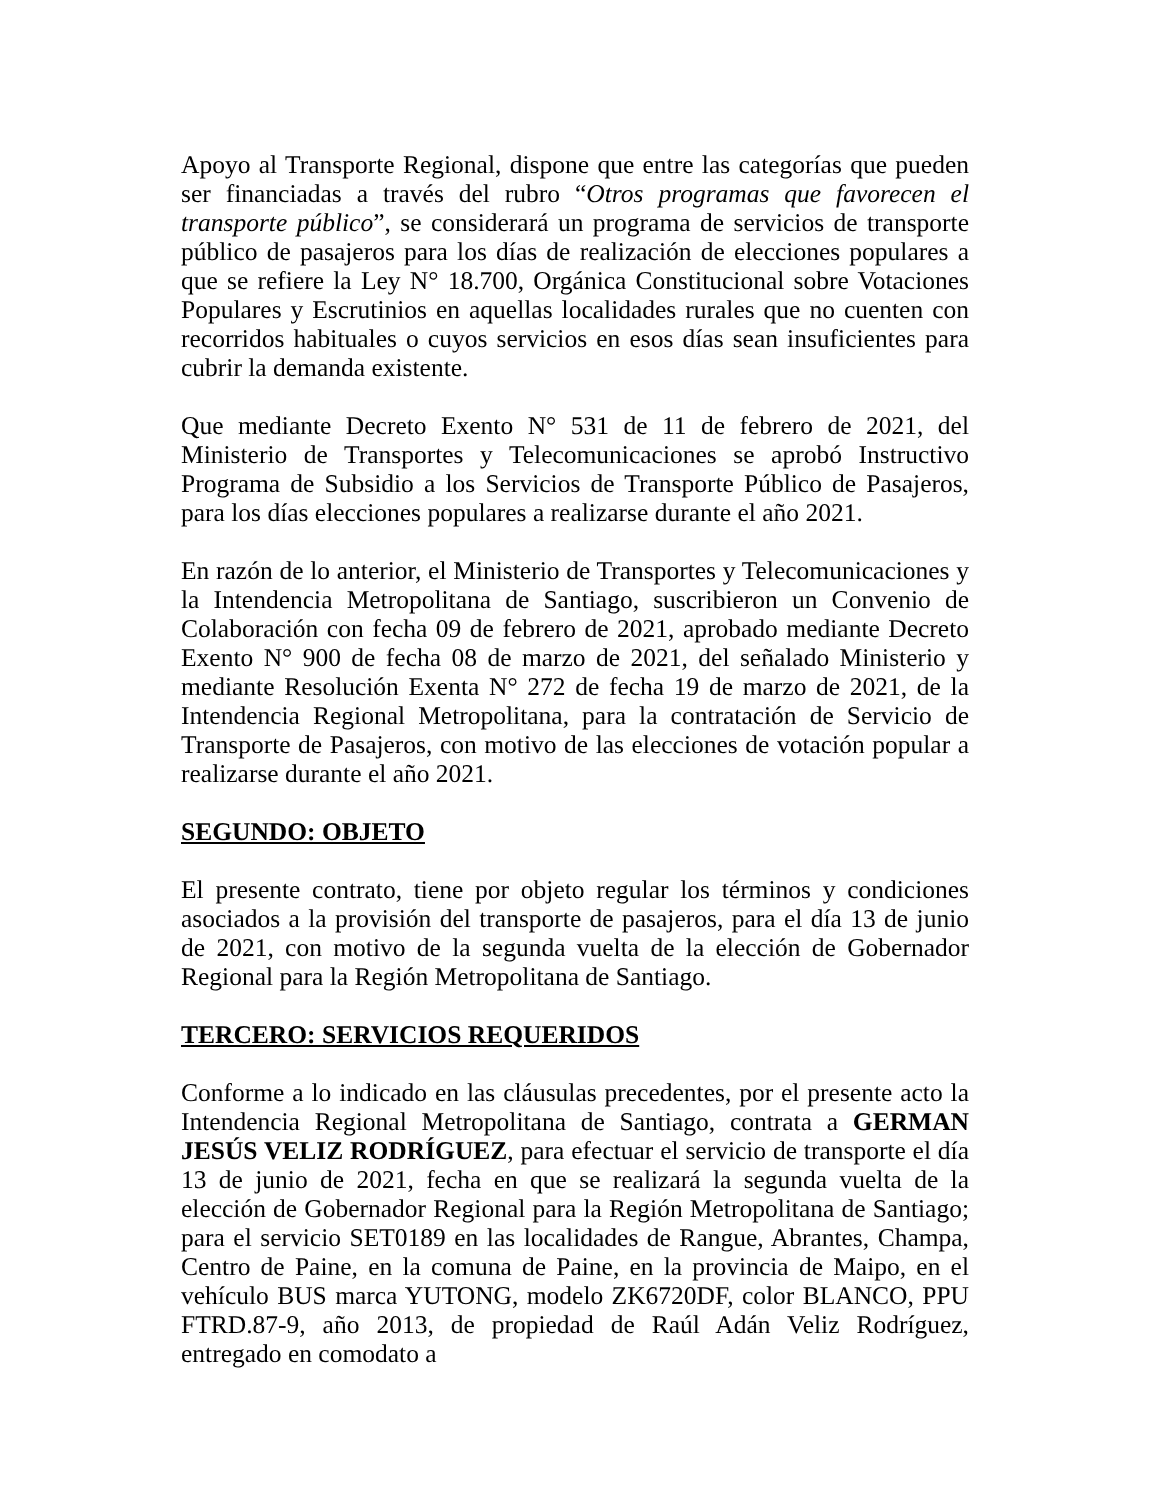Apoyo al Transporte Regional, dispone que entre las categorías que pueden ser financiadas a través del rubro “Otros programas que favorecen el transporte público”, se considerará un programa de servicios de transporte público de pasajeros para los días de realización de elecciones populares a que se refiere la Ley N° 18.700, Orgánica Constitucional sobre Votaciones Populares y Escrutinios en aquellas localidades rurales que no cuenten con recorridos habituales o cuyos servicios en esos días sean insuficientes para cubrir la demanda existente.
Que mediante Decreto Exento N° 531 de 11 de febrero de 2021, del Ministerio de Transportes y Telecomunicaciones se aprobó Instructivo Programa de Subsidio a los Servicios de Transporte Público de Pasajeros, para los días elecciones populares a realizarse durante el año 2021.
En razón de lo anterior, el Ministerio de Transportes y Telecomunicaciones y la Intendencia Metropolitana de Santiago, suscribieron un Convenio de Colaboración con fecha 09 de febrero de 2021, aprobado mediante Decreto Exento N° 900 de fecha 08 de marzo de 2021, del señalado Ministerio y mediante Resolución Exenta N° 272 de fecha 19 de marzo de 2021, de la Intendencia Regional Metropolitana, para la contratación de Servicio de Transporte de Pasajeros, con motivo de las elecciones de votación popular a realizarse durante el año 2021.
SEGUNDO: OBJETO
El presente contrato, tiene por objeto regular los términos y condiciones asociados a la provisión del transporte de pasajeros, para el día 13 de junio de 2021, con motivo de la segunda vuelta de la elección de Gobernador Regional para la Región Metropolitana de Santiago.
TERCERO: SERVICIOS REQUERIDOS
Conforme a lo indicado en las cláusulas precedentes, por el presente acto la Intendencia Regional Metropolitana de Santiago, contrata a GERMAN JESÚS VELIZ RODRÍGUEZ, para efectuar el servicio de transporte el día 13 de junio de 2021, fecha en que se realizará la segunda vuelta de la elección de Gobernador Regional para la Región Metropolitana de Santiago; para el servicio SET0189 en las localidades de Rangue, Abrantes, Champa, Centro de Paine, en la comuna de Paine, en la provincia de Maipo, en el vehículo BUS marca YUTONG, modelo ZK6720DF, color BLANCO, PPU FTRD.87-9, año 2013, de propiedad de Raúl Adán Veliz Rodríguez, entregado en comodato a